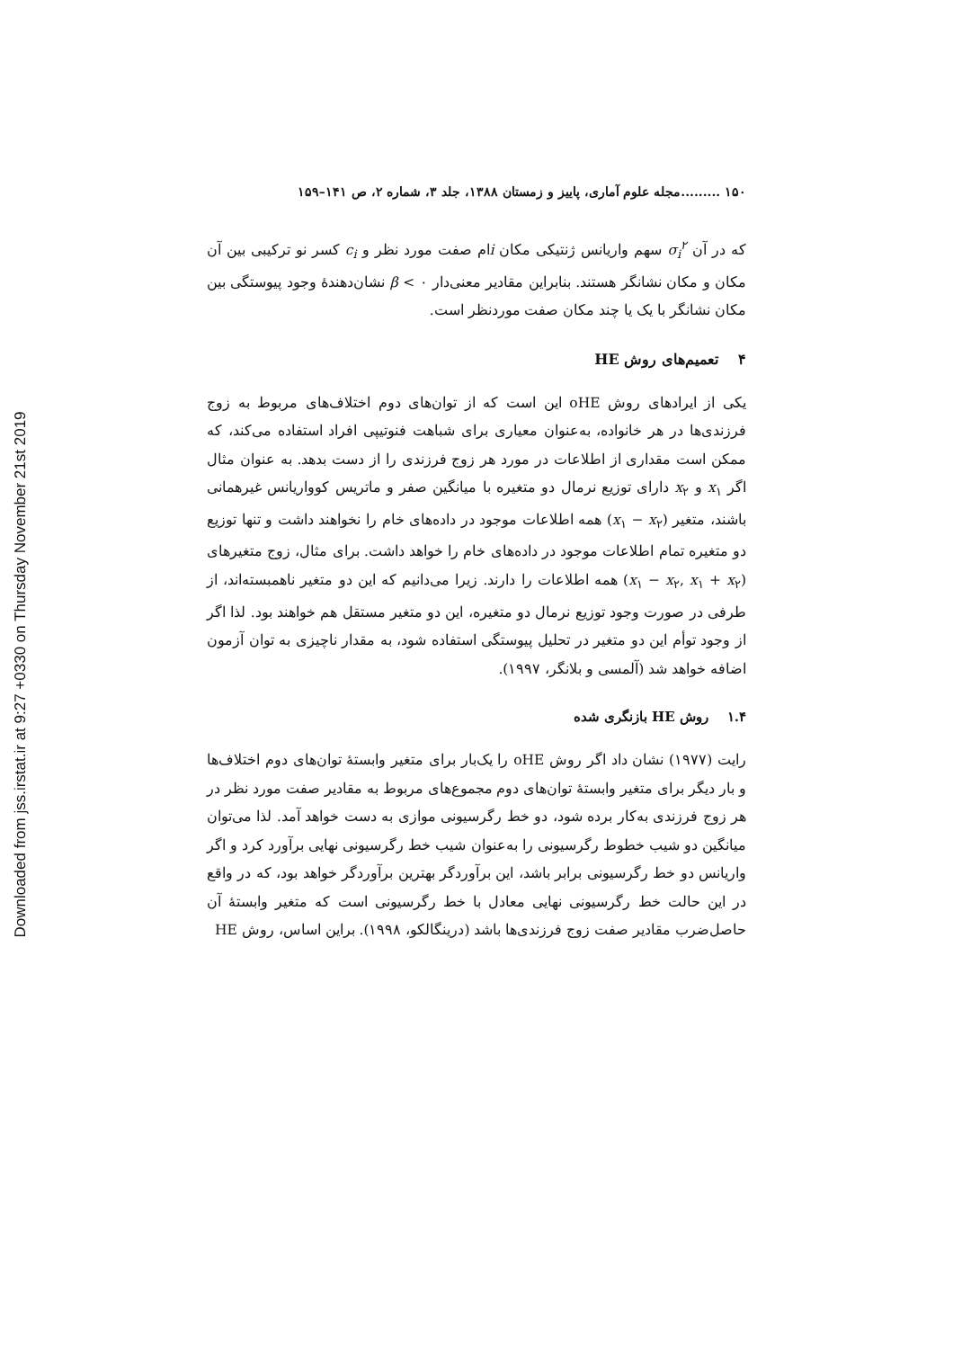Downloaded from jss.irstat.ir at 9:27 +0330 on Thursday November 21st 2019
۱۵۰ .........مجله علوم آماری، پاییز و زمستان ۱۳۸۸، جلد ۳، شماره ۲، ص ۱۴۱–۱۵۹
که در آن σ<sub>i</sub><sup>۲</sup> سهم واریانس ژنتیکی مکان iام صفت مورد نظر و c<sub>i</sub> کسر نو ترکیبی بین آن مکان و مکان نشانگر هستند. بنابراین مقادیر معنی‌دار ۰ > β نشان‌دهندهٔ وجود پیوستگی بین مکان نشانگر با یک یا چند مکان صفت موردنظر است.
۴ تعمیم‌های روش HE
یکی از ایرادهای روش oHE این است که از توان‌های دوم اختلاف‌های مربوط به زوج فرزندی‌ها در هر خانواده، به‌عنوان معیاری برای شباهت فنوتیپی افراد استفاده می‌کند، که ممکن است مقداری از اطلاعات در مورد هر زوج فرزندی را از دست بدهد. به عنوان مثال اگر x<sub>۱</sub> و x<sub>۲</sub> دارای توزیع نرمال دو متغیره با میانگین صفر و ماتریس کوواریانس غیرهمانی باشند، متغیر (x<sub>۱</sub> − x<sub>۲</sub>) همه اطلاعات موجود در داده‌های خام را نخواهند داشت و تنها توزیع دو متغیره تمام اطلاعات موجود در داده‌های خام را خواهد داشت. برای مثال، زوج متغیرهای (x<sub>۱</sub> − x<sub>۲</sub>, x<sub>۱</sub> + x<sub>۲</sub>) همه اطلاعات را دارند. زیرا می‌دانیم که این دو متغیر ناهمبسته‌اند، از طرفی در صورت وجود توزیع نرمال دو متغیره، این دو متغیر مستقل هم خواهند بود. لذا اگر از وجود توأم این دو متغیر در تحلیل پیوستگی استفاده شود، به مقدار ناچیزی به توان آزمون اضافه خواهد شد (آلمسی و بلانگر، ۱۹۹۷).
۱.۴ روش HE بازنگری شده
رایت (۱۹۷۷) نشان داد اگر روش oHE را یک‌بار برای متغیر وابستهٔ توان‌های دوم اختلاف‌ها و بار دیگر برای متغیر وابستهٔ توان‌های دوم مجموع‌های مربوط به مقادیر صفت مورد نظر در هر زوج فرزندی به‌کار برده شود، دو خط رگرسیونی موازی به دست خواهد آمد. لذا می‌توان میانگین دو شیب خطوط رگرسیونی را به‌عنوان شیب خط رگرسیونی نهایی برآورد کرد و اگر واریانس دو خط رگرسیونی برابر باشد، این برآوردگر بهترین برآوردگر خواهد بود، که در واقع در این حالت خط رگرسیونی نهایی معادل با خط رگرسیونی است که متغیر وابستهٔ آن حاصل‌ضرب مقادیر صفت زوج فرزندی‌ها باشد (درینگالکو، ۱۹۹۸). براین اساس، روش HE